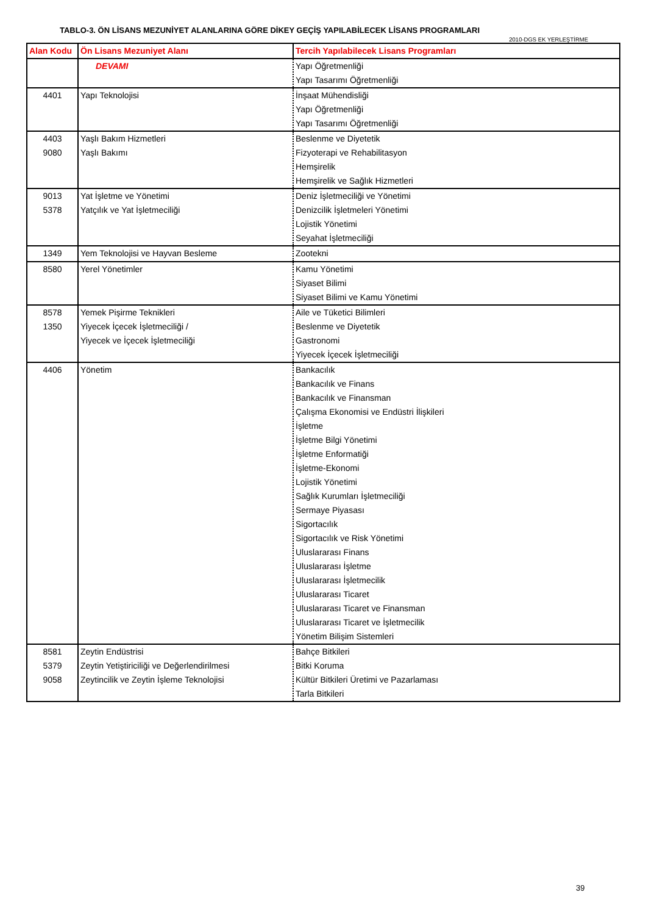TABLO-3. ÖN LİSANS MEZUNİYET ALANLARINA GÖRE DİKEY GEÇİŞ YAPILABİLECEK LİSANS PROGRAMLARI
2010-DGS EK YERLEŞTİRME
| Alan Kodu | Ön Lisans Mezuniyet Alanı | Tercih Yapılabilecek Lisans Programları |
| --- | --- | --- |
| | DEVAMI | Yapı Öğretmenliği Yapı Tasarımı Öğretmenliği |
| 4401 | Yapı Teknolojisi | İnşaat Mühendisliği Yapı Öğretmenliği Yapı Tasarımı Öğretmenliği |
| 4403 9080 | Yaşlı Bakım Hizmetleri Yaşlı Bakımı | Beslenme ve Diyetetik Fizyoterapi ve Rehabilitasyon Hemşirelik Hemşirelik ve Sağlık Hizmetleri |
| 9013 5378 | Yat İşletme ve Yönetimi Yatçılık ve Yat İşletmeciliği | Deniz İşletmeciliği ve Yönetimi Denizcilik İşletmeleri Yönetimi Lojistik Yönetimi Seyahat İşletmeciliği |
| 1349 | Yem Teknolojisi ve Hayvan Besleme | Zootekni |
| 8580 | Yerel Yönetimler | Kamu Yönetimi Siyaset Bilimi Siyaset Bilimi ve Kamu Yönetimi |
| 8578 1350 | Yemek Pişirme Teknikleri Yiyecek İçecek İşletmeciliği / Yiyecek ve İçecek İşletmeciliği | Aile ve Tüketici Bilimleri Beslenme ve Diyetetik Gastronomi Yiyecek İçecek İşletmeciliği |
| 4406 | Yönetim | Bankacılık Bankacılık ve Finans Bankacılık ve Finansman Çalışma Ekonomisi ve Endüstri İlişkileri İşletme İşletme Bilgi Yönetimi İşletme Enformatiği İşletme-Ekonomi Lojistik Yönetimi Sağlık Kurumları İşletmeciliği Sermaye Piyasası Sigortacılık Sigortacılık ve Risk Yönetimi Uluslararası Finans Uluslararası İşletme Uluslararası İşletmecilik Uluslararası Ticaret Uluslararası Ticaret ve Finansman Uluslararası Ticaret ve İşletmecilik Yönetim Bilişim Sistemleri |
| 8581 5379 9058 | Zeytin Endüstrisi Zeytin Yetiştiriciliği ve Değerlendirilmesi Zeytincilik ve Zeytin İşleme Teknolojisi | Bahçe Bitkileri Bitki Koruma Kültür Bitkileri Üretimi ve Pazarlaması Tarla Bitkileri |
39